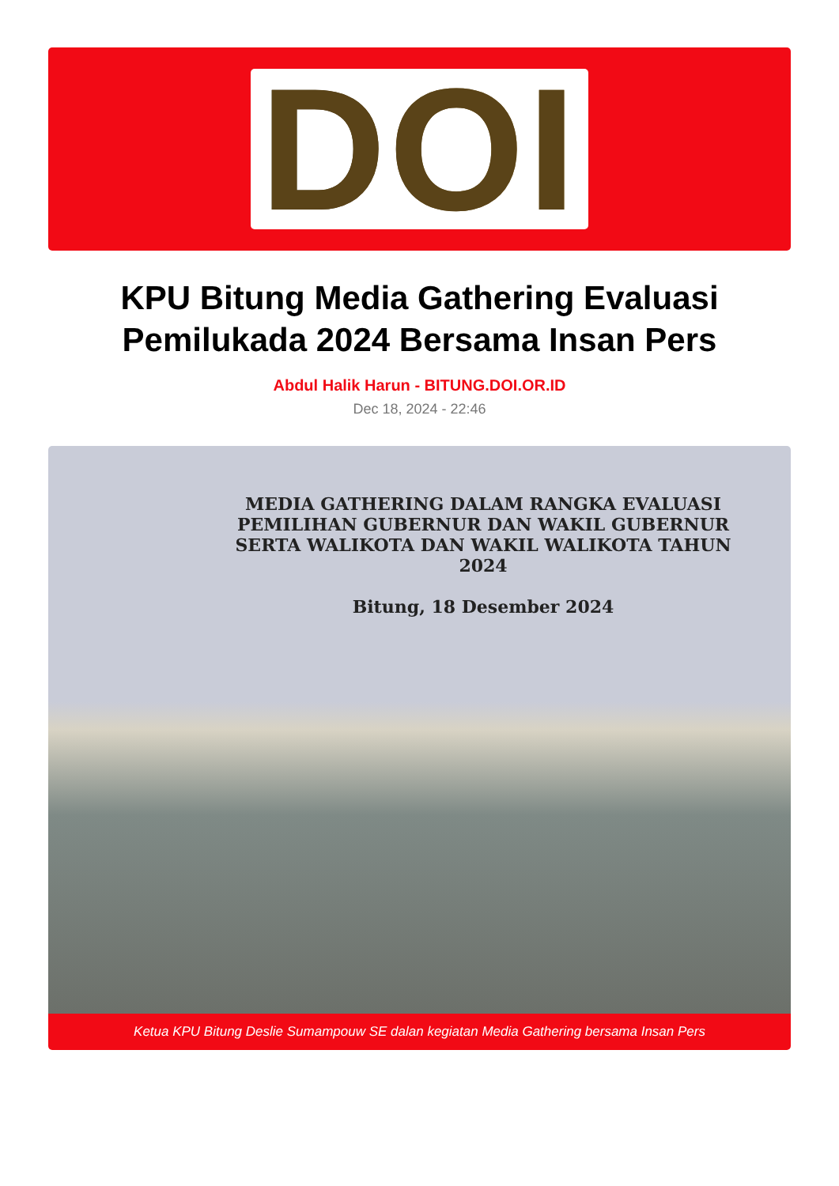DOI
KPU Bitung Media Gathering Evaluasi Pemilukada 2024 Bersama Insan Pers
Abdul Halik Harun - BITUNG.DOI.OR.ID
Dec 18, 2024 - 22:46
MEDIA GATHERING DALAM RANGKA EVALUASI PEMILIHAN GUBERNUR DAN WAKIL GUBERNUR SERTA WALIKOTA DAN WAKIL WALIKOTA TAHUN 2024
Bitung, 18 Desember 2024
Ketua KPU Bitung Deslie Sumampouw SE dalan kegiatan Media Gathering bersama Insan Pers